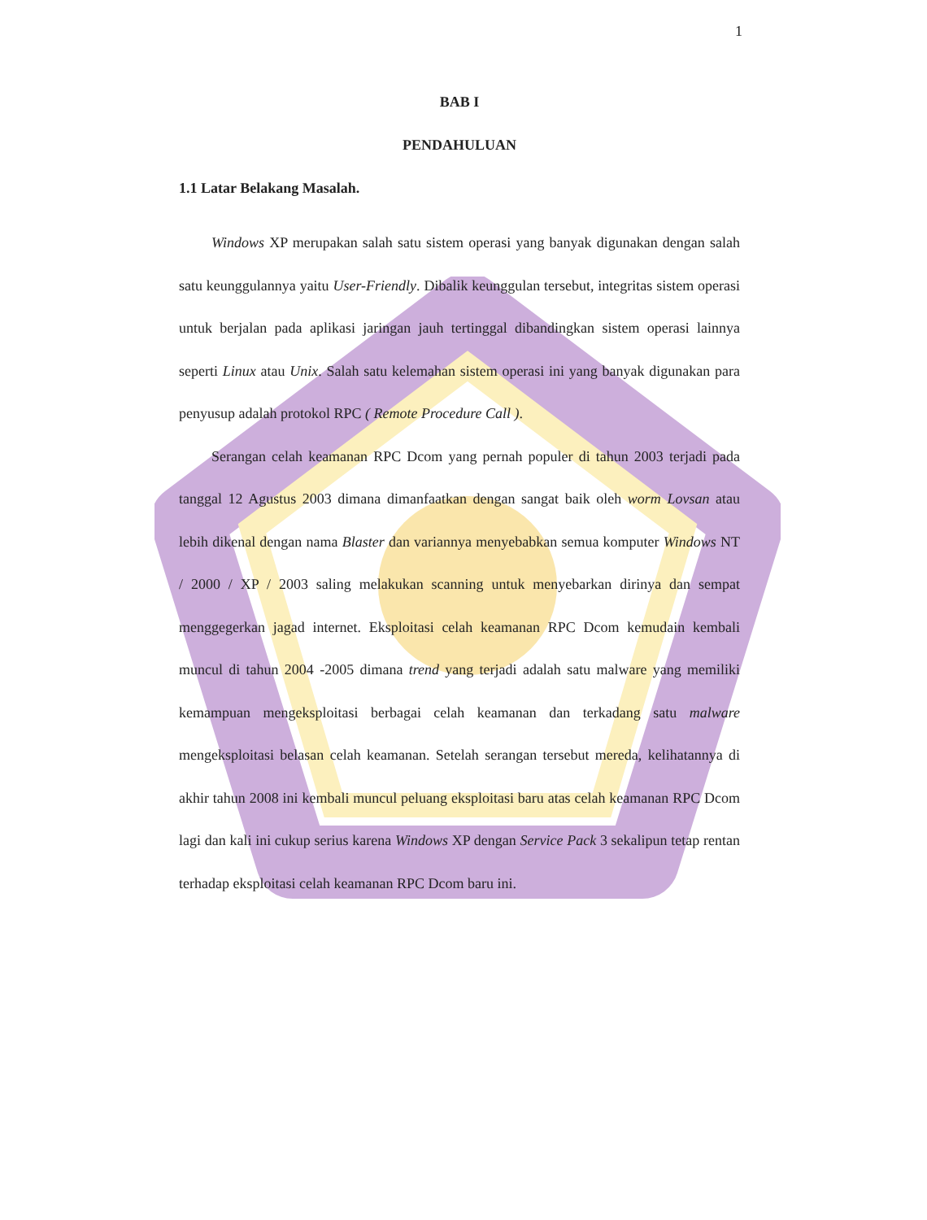1
BAB I
PENDAHULUAN
1.1 Latar Belakang Masalah.
Windows XP merupakan salah satu sistem operasi yang banyak digunakan dengan salah satu keunggulannya yaitu User-Friendly. Dibalik keunggulan tersebut, integritas sistem operasi untuk berjalan pada aplikasi jaringan jauh tertinggal dibandingkan sistem operasi lainnya seperti Linux atau Unix. Salah satu kelemahan sistem operasi ini yang banyak digunakan para penyusup adalah protokol RPC ( Remote Procedure Call ).
Serangan celah keamanan RPC Dcom yang pernah populer di tahun 2003 terjadi pada tanggal 12 Agustus 2003 dimana dimanfaatkan dengan sangat baik oleh worm Lovsan atau lebih dikenal dengan nama Blaster dan variannya menyebabkan semua komputer Windows NT / 2000 / XP / 2003 saling melakukan scanning untuk menyebarkan dirinya dan sempat menggegerkan jagad internet. Eksploitasi celah keamanan RPC Dcom kemudain kembali muncul di tahun 2004 -2005 dimana trend yang terjadi adalah satu malware yang memiliki kemampuan mengeksploitasi berbagai celah keamanan dan terkadang satu malware mengeksploitasi belasan celah keamanan. Setelah serangan tersebut mereda, kelihatannya di akhir tahun 2008 ini kembali muncul peluang eksploitasi baru atas celah keamanan RPC Dcom lagi dan kali ini cukup serius karena Windows XP dengan Service Pack 3 sekalipun tetap rentan terhadap eksploitasi celah keamanan RPC Dcom baru ini.